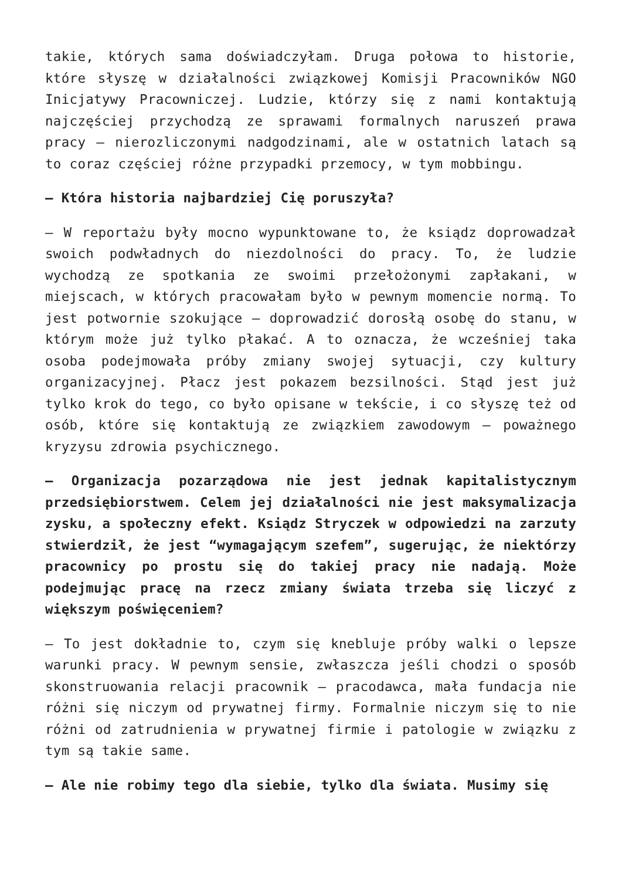takie, których sama doświadczyłam. Druga połowa to historie, które słyszę w działalności związkowej Komisji Pracowników NGO Inicjatywy Pracowniczej. Ludzie, którzy się z nami kontaktują najczęściej przychodzą ze sprawami formalnych naruszeń prawa pracy – nierozliczonymi nadgodzinami, ale w ostatnich latach są to coraz częściej różne przypadki przemocy, w tym mobbingu.
– Która historia najbardziej Cię poruszyła?
– W reportażu były mocno wypunktowane to, że ksiądz doprowadzał swoich podwładnych do niezdolności do pracy. To, że ludzie wychodzą ze spotkania ze swoimi przełożonymi zapłakani, w miejscach, w których pracowałam było w pewnym momencie normą. To jest potwornie szokujące – doprowadzić dorosłą osobę do stanu, w którym może już tylko płakać. A to oznacza, że wcześniej taka osoba podejmowała próby zmiany swojej sytuacji, czy kultury organizacyjnej. Płacz jest pokazem bezsilności. Stąd jest już tylko krok do tego, co było opisane w tekście, i co słyszę też od osób, które się kontaktują ze związkiem zawodowym – poważnego kryzysu zdrowia psychicznego.
– Organizacja pozarządowa nie jest jednak kapitalistycznym przedsiębiorstwem. Celem jej działalności nie jest maksymalizacja zysku, a społeczny efekt. Ksiądz Stryczek w odpowiedzi na zarzuty stwierdził, że jest “wymagającym szefem”, sugerując, że niektórzy pracownicy po prostu się do takiej pracy nie nadają. Może podejmując pracę na rzecz zmiany świata trzeba się liczyć z większym poświęceniem?
– To jest dokładnie to, czym się knebluje próby walki o lepsze warunki pracy. W pewnym sensie, zwłaszcza jeśli chodzi o sposób skonstruowania relacji pracownik – pracodawca, mała fundacja nie różni się niczym od prywatnej firmy. Formalnie niczym się to nie różni od zatrudnienia w prywatnej firmie i patologie w związku z tym są takie same.
– Ale nie robimy tego dla siebie, tylko dla świata. Musimy się